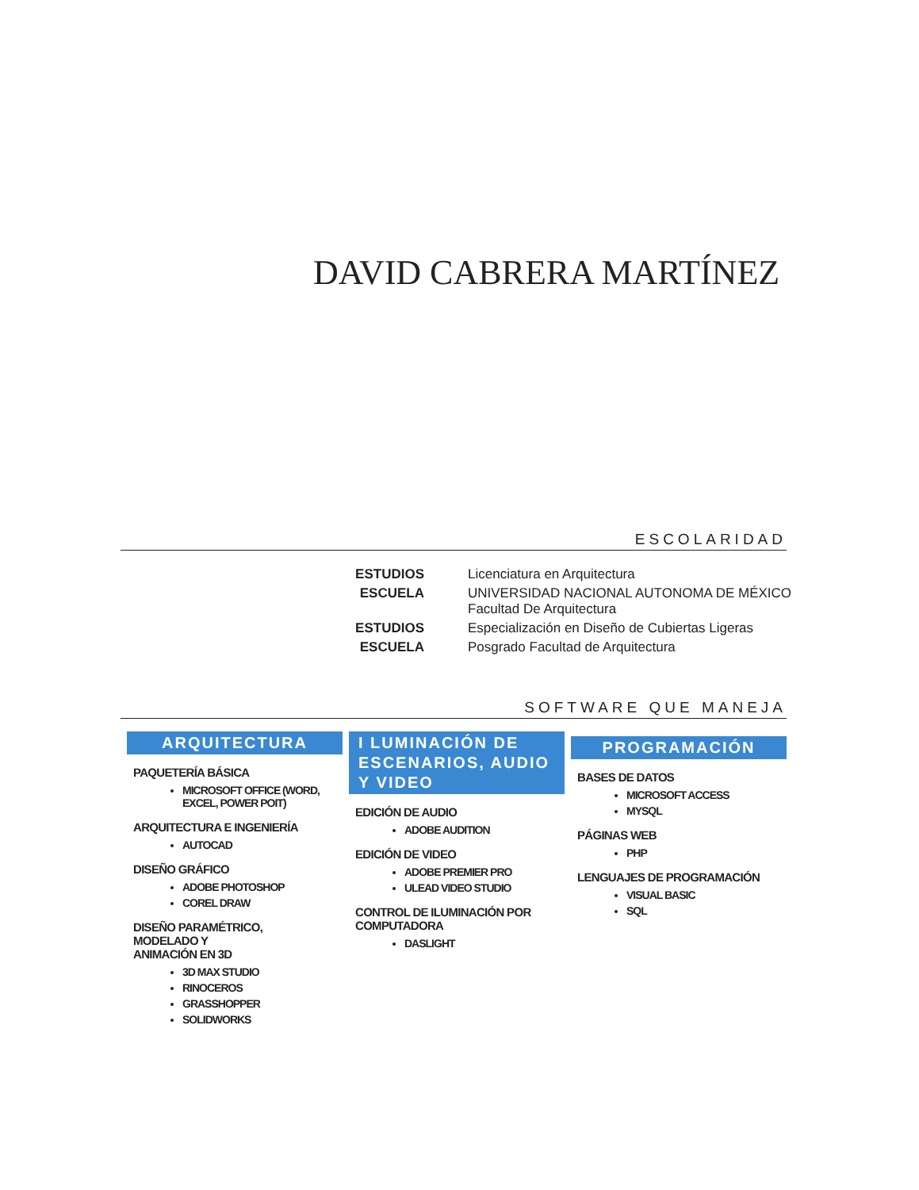DAVID CABRERA MARTÍNEZ
ESCOLARIDAD
ESTUDIOS Licenciatura en Arquitectura ESCUELA UNIVERSIDAD NACIONAL AUTONOMA DE MÉXICO
Facultad De Arquitectura ESTUDIOS Especialización en Diseño de Cubiertas Ligeras ESCUELA Posgrado Facultad de Arquitectura
SOFTWARE QUE MANEJA
ARQUITECTURA
PAQUETERÍA BÁSICA
MICROSOFT OFFICE (WORD, EXCEL, POWER POIT)
ARQUITECTURA E INGENIERÍA
AUTOCAD
DISEÑO GRÁFICO
ADOBE PHOTOSHOP
COREL DRAW
DISEÑO PARAMÉTRICO,
MODELADO Y
ANIMACIÓN EN 3D
3D MAX STUDIO
RINOCEROS
GRASSHOPPER
SOLIDWORKS
I LUMINACIÓN DE ESCENARIOS, AUDIO Y VIDEO
EDICIÓN DE AUDIO
ADOBE AUDITION
EDICIÓN DE VIDEO
ADOBE PREMIER PRO
ULEAD VIDEO STUDIO
CONTROL DE ILUMINACIÓN POR COMPUTADORA
DASLIGHT
PROGRAMACIÓN
BASES DE DATOS
MICROSOFT ACCESS
MYSQL
PÁGINAS WEB
PHP
LENGUAJES DE PROGRAMACIÓN
VISUAL BASIC
SQL